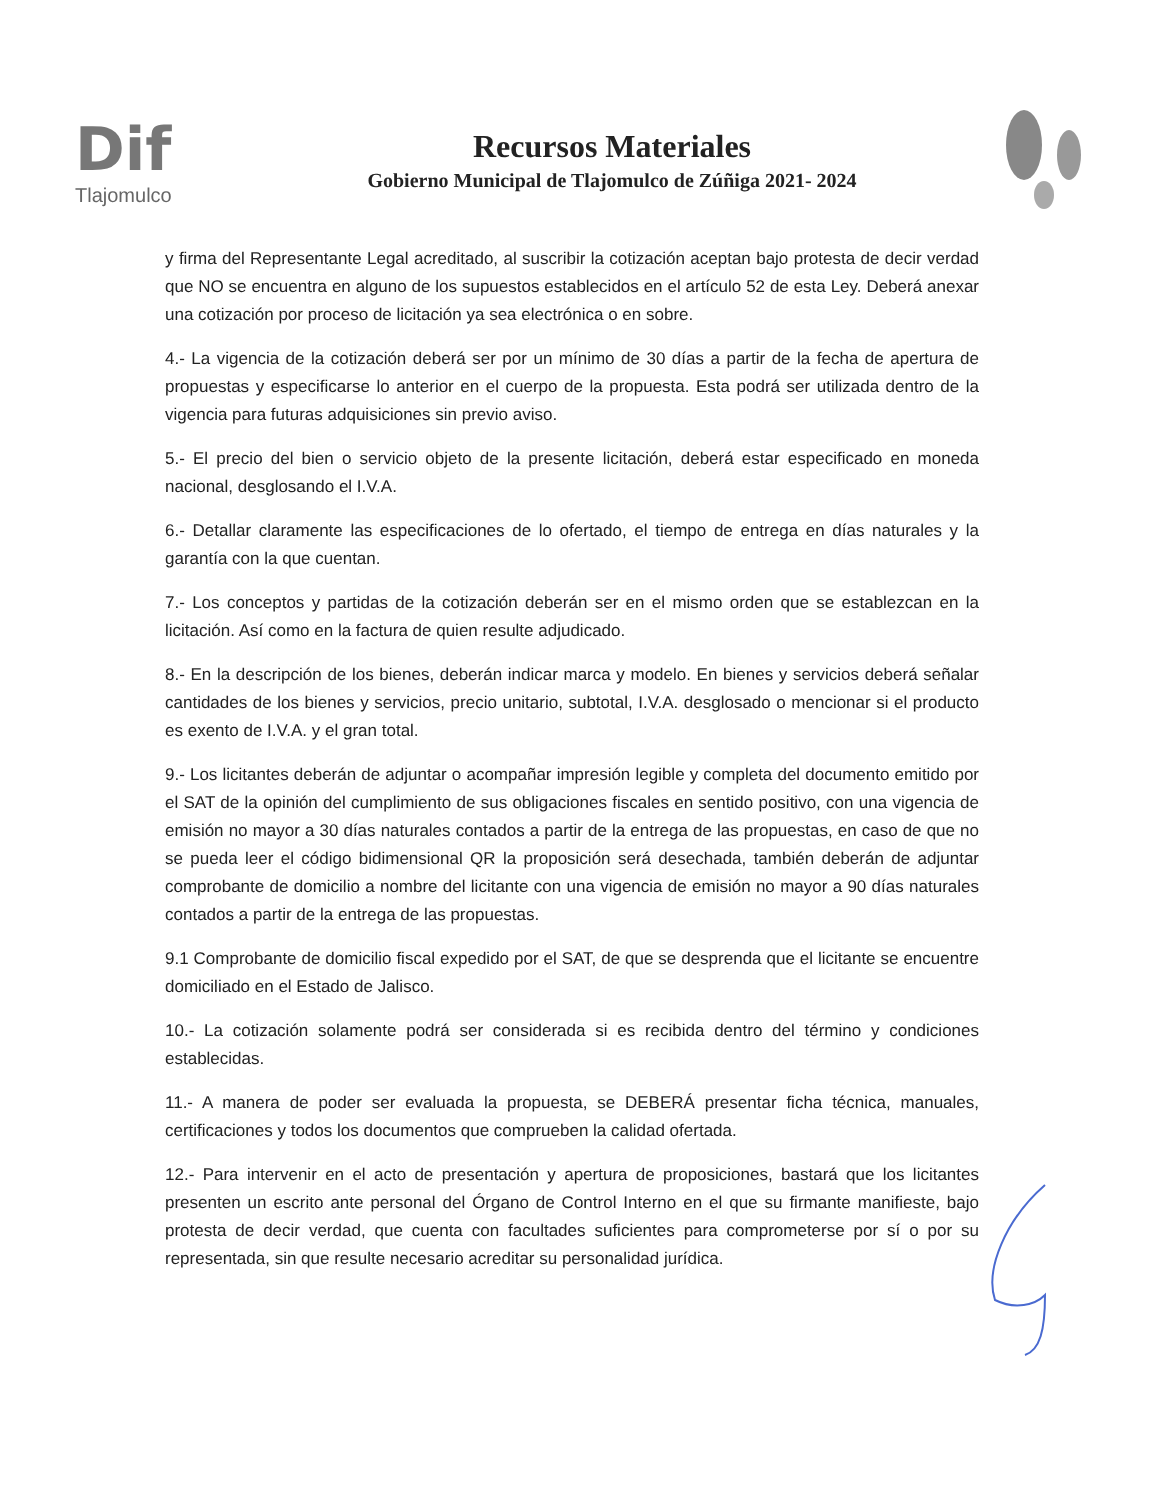Dif
Tlajomulco
Recursos Materiales
Gobierno Municipal de Tlajomulco de Zúñiga 2021- 2024
y firma del Representante Legal acreditado, al suscribir la cotización aceptan bajo protesta de decir verdad que NO se encuentra en alguno de los supuestos establecidos en el artículo 52 de esta Ley. Deberá anexar una cotización por proceso de licitación ya sea electrónica o en sobre.
4.- La vigencia de la cotización deberá ser por un mínimo de 30 días a partir de la fecha de apertura de propuestas y especificarse lo anterior en el cuerpo de la propuesta. Esta podrá ser utilizada dentro de la vigencia para futuras adquisiciones sin previo aviso.
5.- El precio del bien o servicio objeto de la presente licitación, deberá estar especificado en moneda nacional, desglosando el I.V.A.
6.- Detallar claramente las especificaciones de lo ofertado, el tiempo de entrega en días naturales y la garantía con la que cuentan.
7.- Los conceptos y partidas de la cotización deberán ser en el mismo orden que se establezcan en la licitación. Así como en la factura de quien resulte adjudicado.
8.- En la descripción de los bienes, deberán indicar marca y modelo. En bienes y servicios deberá señalar cantidades de los bienes y servicios, precio unitario, subtotal, I.V.A. desglosado o mencionar si el producto es exento de I.V.A. y el gran total.
9.- Los licitantes deberán de adjuntar o acompañar impresión legible y completa del documento emitido por el SAT de la opinión del cumplimiento de sus obligaciones fiscales en sentido positivo, con una vigencia de emisión no mayor a 30 días naturales contados a partir de la entrega de las propuestas, en caso de que no se pueda leer el código bidimensional QR la proposición será desechada, también deberán de adjuntar comprobante de domicilio a nombre del licitante con una vigencia de emisión no mayor a 90 días naturales contados a partir de la entrega de las propuestas.
9.1 Comprobante de domicilio fiscal expedido por el SAT, de que se desprenda que el licitante se encuentre domiciliado en el Estado de Jalisco.
10.- La cotización solamente podrá ser considerada si es recibida dentro del término y condiciones establecidas.
11.- A manera de poder ser evaluada la propuesta, se DEBERÁ presentar ficha técnica, manuales, certificaciones y todos los documentos que comprueben la calidad ofertada.
12.- Para intervenir en el acto de presentación y apertura de proposiciones, bastará que los licitantes presenten un escrito ante personal del Órgano de Control Interno en el que su firmante manifieste, bajo protesta de decir verdad, que cuenta con facultades suficientes para comprometerse por sí o por su representada, sin que resulte necesario acreditar su personalidad jurídica.